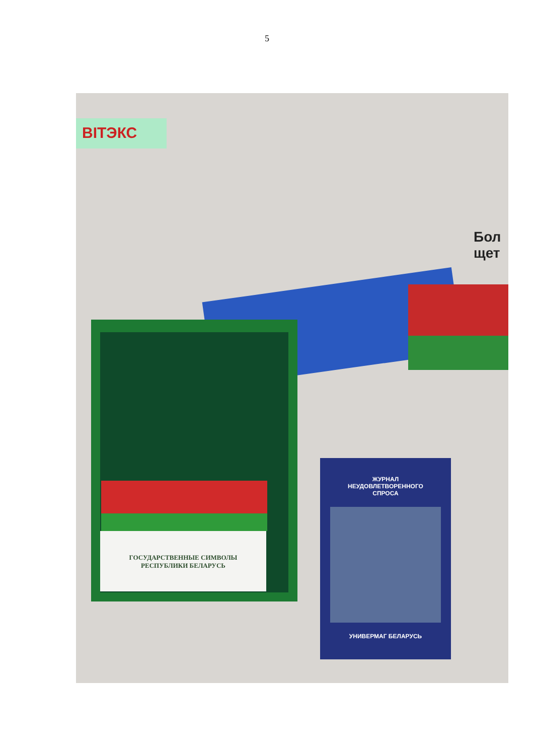5
ВІТЭКС
Бол щет
ГОСУДАРСТВЕННЫЕ СИМВОЛЫ
РЕСПУБЛИКИ БЕЛАРУСЬ
ЖУРНАЛ
НЕУДОВЛЕТВОРЕННОГО
СПРОСА
УНИВЕРМАГ БЕЛАРУСЬ